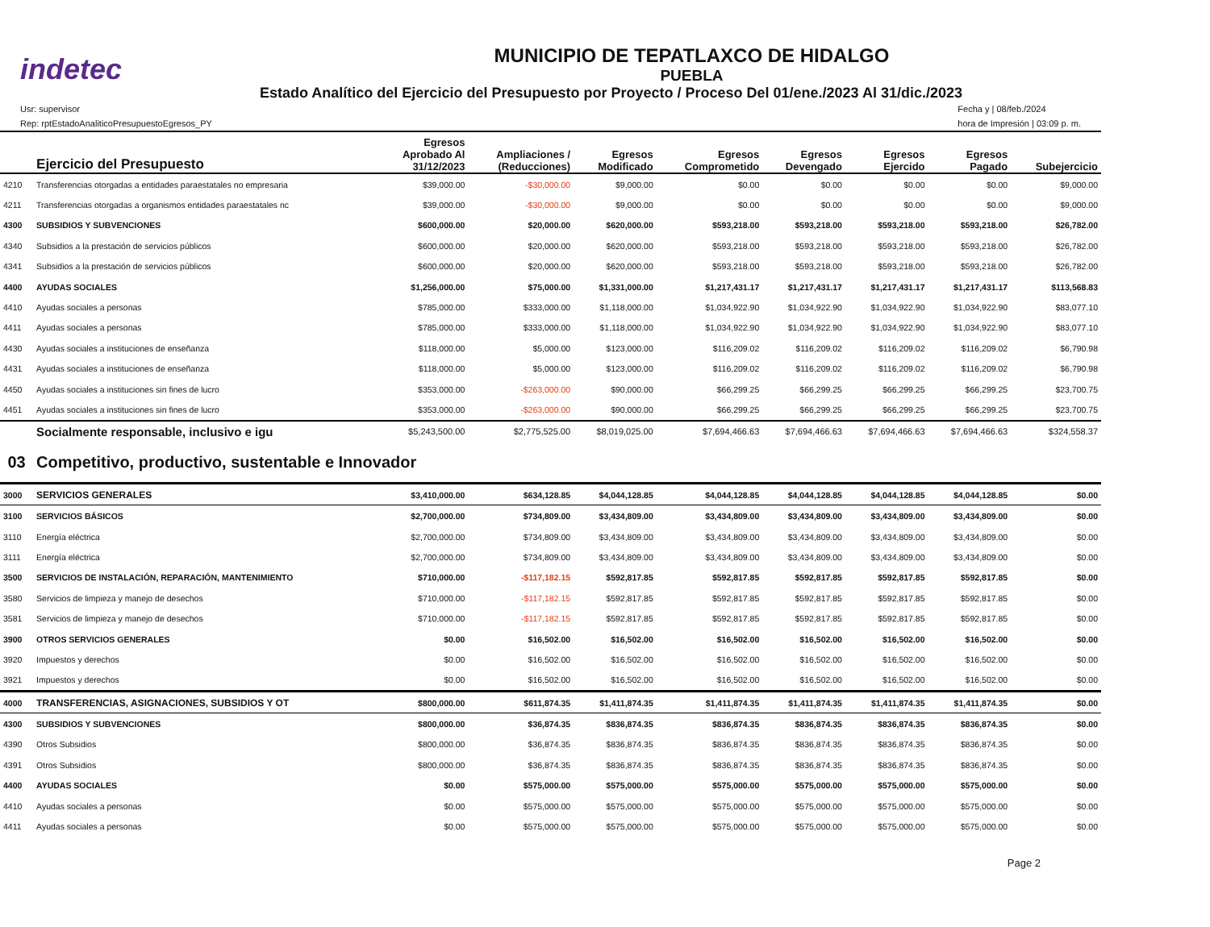indetec
MUNICIPIO DE TEPATLAXCO DE HIDALGO
PUEBLA
Estado Analítico del Ejercicio del Presupuesto por Proyecto / Proceso Del 01/ene./2023 Al 31/dic./2023
Usr: supervisor
Rep: rptEstadoAnaliticoPresupuestoEgresos_PY
Fecha y | 08/feb./2024
hora de Impresión | 03:09 p. m.
| | Ejercicio del Presupuesto | Egresos Aprobado Al 31/12/2023 | Ampliaciones / (Reducciones) | Egresos Modificado | Egresos Comprometido | Egresos Devengado | Egresos Ejercido | Egresos Pagado | Subejercicio |
| --- | --- | --- | --- | --- | --- | --- | --- | --- | --- |
| 4210 | Transferencias otorgadas a entidades paraestatales no empresaria | $39,000.00 | -$30,000.00 | $9,000.00 | $0.00 | $0.00 | $0.00 | $0.00 | $9,000.00 |
| 4211 | Transferencias otorgadas a organismos entidades paraestatales nc | $39,000.00 | -$30,000.00 | $9,000.00 | $0.00 | $0.00 | $0.00 | $0.00 | $9,000.00 |
| 4300 | SUBSIDIOS Y SUBVENCIONES | $600,000.00 | $20,000.00 | $620,000.00 | $593,218.00 | $593,218.00 | $593,218.00 | $593,218.00 | $26,782.00 |
| 4340 | Subsidios a la prestación de servicios públicos | $600,000.00 | $20,000.00 | $620,000.00 | $593,218.00 | $593,218.00 | $593,218.00 | $593,218.00 | $26,782.00 |
| 4341 | Subsidios a la prestación de servicios públicos | $600,000.00 | $20,000.00 | $620,000.00 | $593,218.00 | $593,218.00 | $593,218.00 | $593,218.00 | $26,782.00 |
| 4400 | AYUDAS SOCIALES | $1,256,000.00 | $75,000.00 | $1,331,000.00 | $1,217,431.17 | $1,217,431.17 | $1,217,431.17 | $1,217,431.17 | $113,568.83 |
| 4410 | Ayudas sociales a personas | $785,000.00 | $333,000.00 | $1,118,000.00 | $1,034,922.90 | $1,034,922.90 | $1,034,922.90 | $1,034,922.90 | $83,077.10 |
| 4411 | Ayudas sociales a personas | $785,000.00 | $333,000.00 | $1,118,000.00 | $1,034,922.90 | $1,034,922.90 | $1,034,922.90 | $1,034,922.90 | $83,077.10 |
| 4430 | Ayudas sociales a instituciones de enseñanza | $118,000.00 | $5,000.00 | $123,000.00 | $116,209.02 | $116,209.02 | $116,209.02 | $116,209.02 | $6,790.98 |
| 4431 | Ayudas sociales a instituciones de enseñanza | $118,000.00 | $5,000.00 | $123,000.00 | $116,209.02 | $116,209.02 | $116,209.02 | $116,209.02 | $6,790.98 |
| 4450 | Ayudas sociales a instituciones sin fines de lucro | $353,000.00 | -$263,000.00 | $90,000.00 | $66,299.25 | $66,299.25 | $66,299.25 | $66,299.25 | $23,700.75 |
| 4451 | Ayudas sociales a instituciones sin fines de lucro | $353,000.00 | -$263,000.00 | $90,000.00 | $66,299.25 | $66,299.25 | $66,299.25 | $66,299.25 | $23,700.75 |
| | Socialmente responsable, inclusivo e igu | $5,243,500.00 | $2,775,525.00 | $8,019,025.00 | $7,694,466.63 | $7,694,466.63 | $7,694,466.63 | $7,694,466.63 | $324,558.37 |
| 03 | Competitivo, productivo, sustentable e Innovador | | | | | | | | |
| 3000 | SERVICIOS GENERALES | $3,410,000.00 | $634,128.85 | $4,044,128.85 | $4,044,128.85 | $4,044,128.85 | $4,044,128.85 | $4,044,128.85 | $0.00 |
| 3100 | SERVICIOS BÁSICOS | $2,700,000.00 | $734,809.00 | $3,434,809.00 | $3,434,809.00 | $3,434,809.00 | $3,434,809.00 | $3,434,809.00 | $0.00 |
| 3110 | Energía eléctrica | $2,700,000.00 | $734,809.00 | $3,434,809.00 | $3,434,809.00 | $3,434,809.00 | $3,434,809.00 | $3,434,809.00 | $0.00 |
| 3111 | Energía eléctrica | $2,700,000.00 | $734,809.00 | $3,434,809.00 | $3,434,809.00 | $3,434,809.00 | $3,434,809.00 | $3,434,809.00 | $0.00 |
| 3500 | SERVICIOS DE INSTALACIÓN, REPARACIÓN, MANTENIMIENTO | $710,000.00 | -$117,182.15 | $592,817.85 | $592,817.85 | $592,817.85 | $592,817.85 | $592,817.85 | $0.00 |
| 3580 | Servicios de limpieza y manejo de desechos | $710,000.00 | -$117,182.15 | $592,817.85 | $592,817.85 | $592,817.85 | $592,817.85 | $592,817.85 | $0.00 |
| 3581 | Servicios de limpieza y manejo de desechos | $710,000.00 | -$117,182.15 | $592,817.85 | $592,817.85 | $592,817.85 | $592,817.85 | $592,817.85 | $0.00 |
| 3900 | OTROS SERVICIOS GENERALES | $0.00 | $16,502.00 | $16,502.00 | $16,502.00 | $16,502.00 | $16,502.00 | $16,502.00 | $0.00 |
| 3920 | Impuestos y derechos | $0.00 | $16,502.00 | $16,502.00 | $16,502.00 | $16,502.00 | $16,502.00 | $16,502.00 | $0.00 |
| 3921 | Impuestos y derechos | $0.00 | $16,502.00 | $16,502.00 | $16,502.00 | $16,502.00 | $16,502.00 | $16,502.00 | $0.00 |
| 4000 | TRANSFERENCIAS, ASIGNACIONES, SUBSIDIOS Y OT | $800,000.00 | $611,874.35 | $1,411,874.35 | $1,411,874.35 | $1,411,874.35 | $1,411,874.35 | $1,411,874.35 | $0.00 |
| 4300 | SUBSIDIOS Y SUBVENCIONES | $800,000.00 | $36,874.35 | $836,874.35 | $836,874.35 | $836,874.35 | $836,874.35 | $836,874.35 | $0.00 |
| 4390 | Otros Subsidios | $800,000.00 | $36,874.35 | $836,874.35 | $836,874.35 | $836,874.35 | $836,874.35 | $836,874.35 | $0.00 |
| 4391 | Otros Subsidios | $800,000.00 | $36,874.35 | $836,874.35 | $836,874.35 | $836,874.35 | $836,874.35 | $836,874.35 | $0.00 |
| 4400 | AYUDAS SOCIALES | $0.00 | $575,000.00 | $575,000.00 | $575,000.00 | $575,000.00 | $575,000.00 | $575,000.00 | $0.00 |
| 4410 | Ayudas sociales a personas | $0.00 | $575,000.00 | $575,000.00 | $575,000.00 | $575,000.00 | $575,000.00 | $575,000.00 | $0.00 |
| 4411 | Ayudas sociales a personas | $0.00 | $575,000.00 | $575,000.00 | $575,000.00 | $575,000.00 | $575,000.00 | $575,000.00 | $0.00 |
Page 2